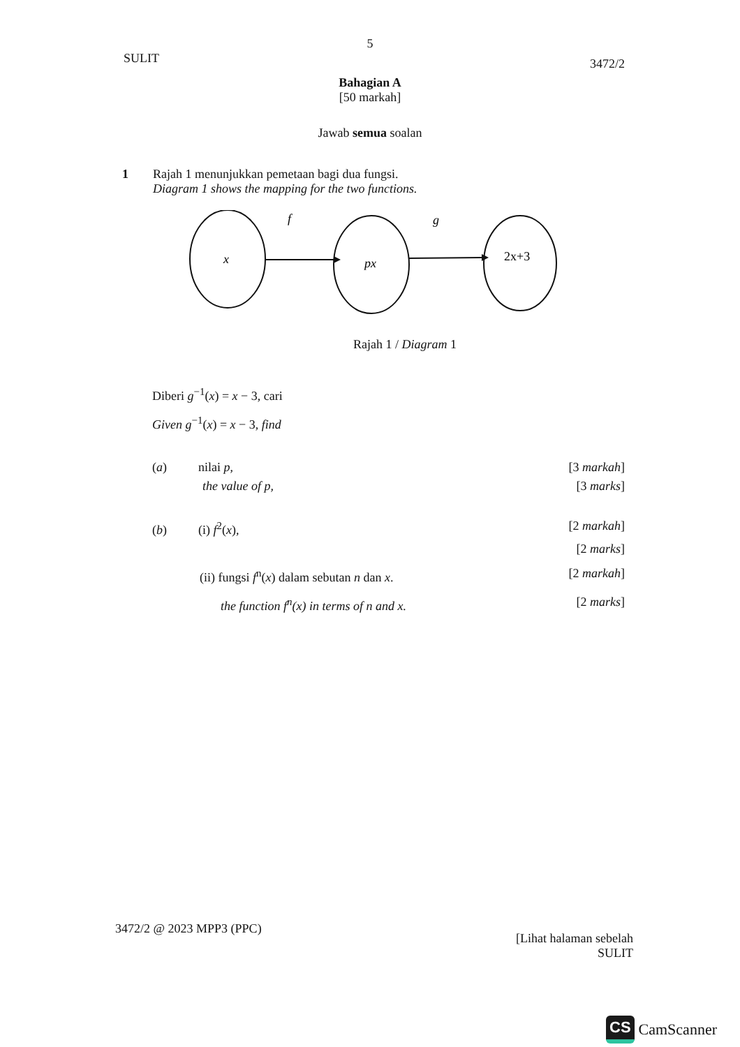5
SULIT 3472/2
Bahagian A
[50 markah]
Jawab semua soalan
1 Rajah 1 menunjukkan pemetaan bagi dua fungsi.
Diagram 1 shows the mapping for the two functions.
f
g
x
px
2x+3
Rajah 1 / Diagram 1
Diberi g<sup>−1</sup>(x) = x − 3, cari
Given g<sup>−1</sup>(x) = x − 3, find
(a) nilai p, [3 markah]
the value of p, [3 marks]
(b) (i) f<sup>2</sup>(x), [2 markah]
[2 marks]
(ii) fungsi f<sup>n</sup>(x) dalam sebutan n dan x. [2 markah]
the function f<sup>n</sup>(x) in terms of n and x. [2 marks]
3472/2 @ 2023 MPP3 (PPC) [Lihat halaman sebelah
SULIT
CS CamScanner